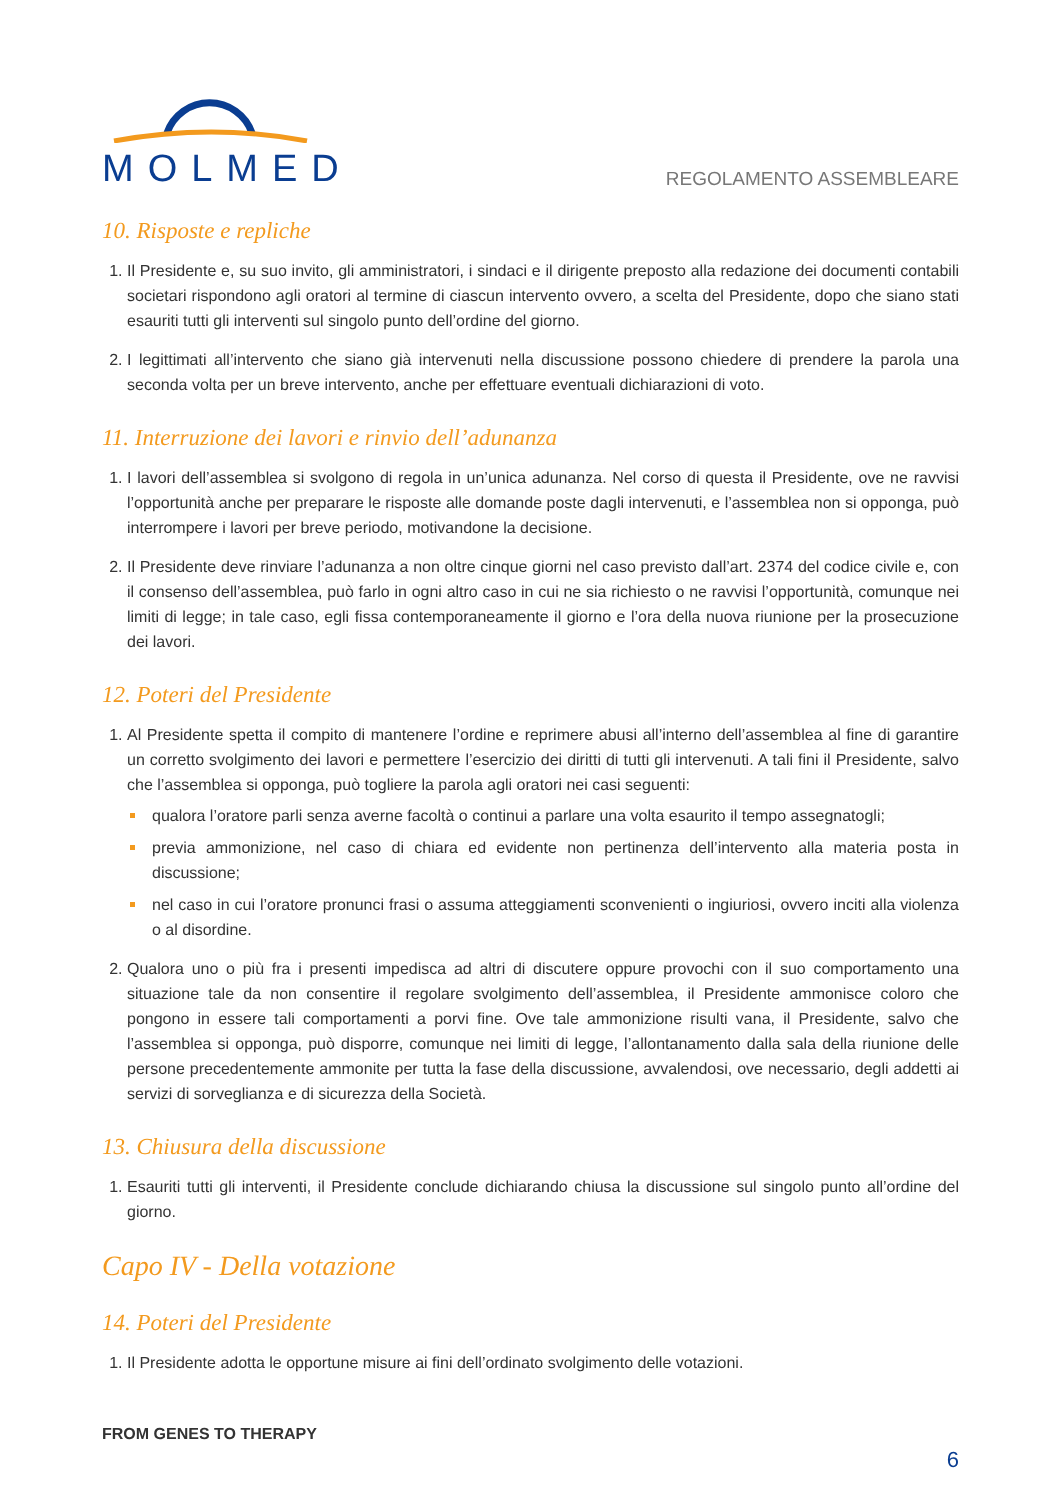MOLMED
REGOLAMENTO ASSEMBLEARE
10. Risposte e repliche
1. Il Presidente e, su suo invito, gli amministratori, i sindaci e il dirigente preposto alla redazione dei documenti contabili societari rispondono agli oratori al termine di ciascun intervento ovvero, a scelta del Presidente, dopo che siano stati esauriti tutti gli interventi sul singolo punto dell’ordine del giorno.
2. I legittimati all’intervento che siano già intervenuti nella discussione possono chiedere di prendere la parola una seconda volta per un breve intervento, anche per effettuare eventuali dichiarazioni di voto.
11. Interruzione dei lavori e rinvio dell’adunanza
1. I lavori dell’assemblea si svolgono di regola in un’unica adunanza. Nel corso di questa il Presidente, ove ne ravvisi l’opportunità anche per preparare le risposte alle domande poste dagli intervenuti, e l’assemblea non si opponga, può interrompere i lavori per breve periodo, motivandone la decisione.
2. Il Presidente deve rinviare l’adunanza a non oltre cinque giorni nel caso previsto dall’art. 2374 del codice civile e, con il consenso dell’assemblea, può farlo in ogni altro caso in cui ne sia richiesto o ne ravvisi l’opportunità, comunque nei limiti di legge; in tale caso, egli fissa contemporaneamente il giorno e l’ora della nuova riunione per la prosecuzione dei lavori.
12. Poteri del Presidente
1. Al Presidente spetta il compito di mantenere l’ordine e reprimere abusi all’interno dell’assemblea al fine di garantire un corretto svolgimento dei lavori e permettere l’esercizio dei diritti di tutti gli intervenuti. A tali fini il Presidente, salvo che l’assemblea si opponga, può togliere la parola agli oratori nei casi seguenti:
qualora l’oratore parli senza averne facoltà o continui a parlare una volta esaurito il tempo assegnatogli;
previa ammonizione, nel caso di chiara ed evidente non pertinenza dell’intervento alla materia posta in discussione;
nel caso in cui l’oratore pronunci frasi o assuma atteggiamenti sconvenienti o ingiuriosi, ovvero inciti alla violenza o al disordine.
2. Qualora uno o più fra i presenti impedisca ad altri di discutere oppure provochi con il suo comportamento una situazione tale da non consentire il regolare svolgimento dell’assemblea, il Presidente ammonisce coloro che pongono in essere tali comportamenti a porvi fine. Ove tale ammonizione risulti vana, il Presidente, salvo che l’assemblea si opponga, può disporre, comunque nei limiti di legge, l’allontanamento dalla sala della riunione delle persone precedentemente ammonite per tutta la fase della discussione, avvalendosi, ove necessario, degli addetti ai servizi di sorveglianza e di sicurezza della Società.
13. Chiusura della discussione
1. Esauriti tutti gli interventi, il Presidente conclude dichiarando chiusa la discussione sul singolo punto all’ordine del giorno.
Capo IV - Della votazione
14. Poteri del Presidente
1. Il Presidente adotta le opportune misure ai fini dell’ordinato svolgimento delle votazioni.
FROM GENES TO THERAPY
6